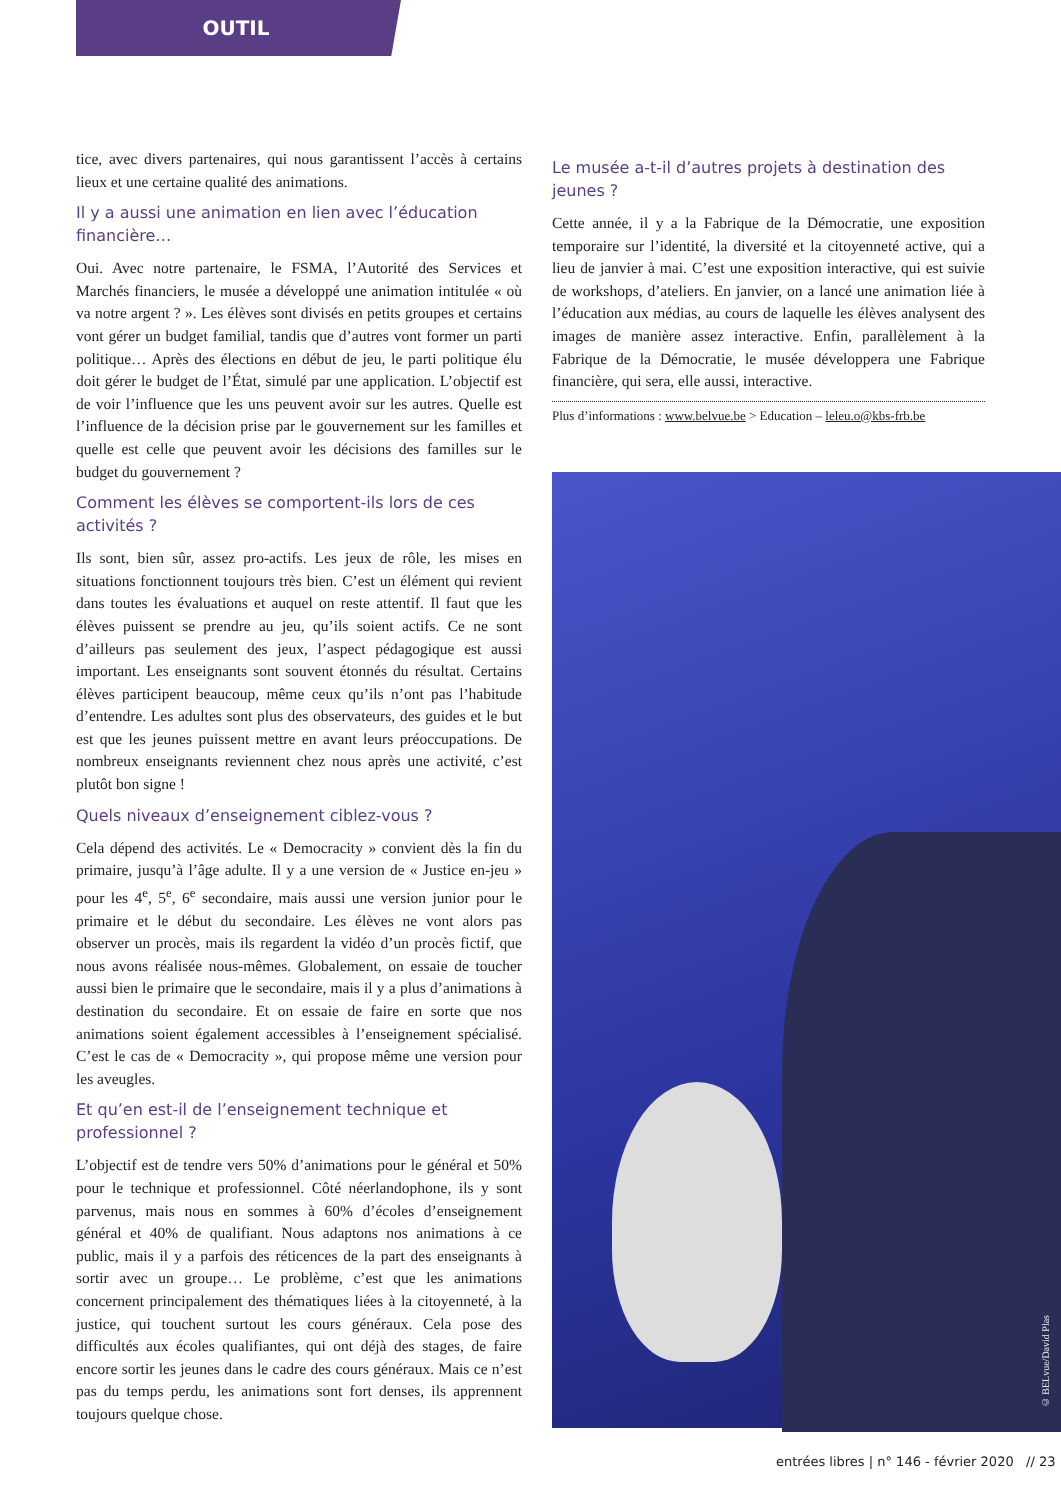OUTIL
tice, avec divers partenaires, qui nous garantissent l’accès à certains lieux et une certaine qualité des animations.
Il y a aussi une animation en lien avec l’éducation financière…
Oui. Avec notre partenaire, le FSMA, l’Autorité des Services et Marchés financiers, le musée a développé une animation intitulée « où va notre argent ? ». Les élèves sont divisés en petits groupes et certains vont gérer un budget familial, tandis que d’autres vont former un parti politique… Après des élections en début de jeu, le parti politique élu doit gérer le budget de l’État, simulé par une application. L’objectif est de voir l’influence que les uns peuvent avoir sur les autres. Quelle est l’influence de la décision prise par le gouvernement sur les familles et quelle est celle que peuvent avoir les décisions des familles sur le budget du gouvernement ?
Comment les élèves se comportent-ils lors de ces activités ?
Ils sont, bien sûr, assez pro-actifs. Les jeux de rôle, les mises en situations fonctionnent toujours très bien. C’est un élément qui revient dans toutes les évaluations et auquel on reste attentif. Il faut que les élèves puissent se prendre au jeu, qu’ils soient actifs. Ce ne sont d’ailleurs pas seulement des jeux, l’aspect pédagogique est aussi important. Les enseignants sont souvent étonnés du résultat. Certains élèves participent beaucoup, même ceux qu’ils n’ont pas l’habitude d’entendre. Les adultes sont plus des observateurs, des guides et le but est que les jeunes puissent mettre en avant leurs préoccupations. De nombreux enseignants reviennent chez nous après une activité, c’est plutôt bon signe !
Quels niveaux d’enseignement ciblez-vous ?
Cela dépend des activités. Le « Democracity » convient dès la fin du primaire, jusqu’à l’âge adulte. Il y a une version de « Justice en-jeu » pour les 4<sup>e</sup>, 5<sup>e</sup>, 6<sup>e</sup> secondaire, mais aussi une version junior pour le primaire et le début du secondaire. Les élèves ne vont alors pas observer un procès, mais ils regardent la vidéo d’un procès fictif, que nous avons réalisée nous-mêmes. Globalement, on essaie de toucher aussi bien le primaire que le secondaire, mais il y a plus d’animations à destination du secondaire. Et on essaie de faire en sorte que nos animations soient également accessibles à l’enseignement spécialisé. C’est le cas de « Democracity », qui propose même une version pour les aveugles.
Et qu’en est-il de l’enseignement technique et professionnel ?
L’objectif est de tendre vers 50% d’animations pour le général et 50% pour le technique et professionnel. Côté néerlandophone, ils y sont parvenus, mais nous en sommes à 60% d’écoles d’enseignement général et 40% de qualifiant. Nous adaptons nos animations à ce public, mais il y a parfois des réticences de la part des enseignants à sortir avec un groupe… Le problème, c’est que les animations concernent principalement des thématiques liées à la citoyenneté, à la justice, qui touchent surtout les cours généraux. Cela pose des difficultés aux écoles qualifiantes, qui ont déjà des stages, de faire encore sortir les jeunes dans le cadre des cours généraux. Mais ce n’est pas du temps perdu, les animations sont fort denses, ils apprennent toujours quelque chose.
Le musée a-t-il d’autres projets à destination des jeunes ?
Cette année, il y a la Fabrique de la Démocratie, une exposition temporaire sur l’identité, la diversité et la citoyenneté active, qui a lieu de janvier à mai. C’est une exposition interactive, qui est suivie de workshops, d’ateliers. En janvier, on a lancé une animation liée à l’éducation aux médias, au cours de laquelle les élèves analysent des images de manière assez interactive. Enfin, parallèlement à la Fabrique de la Démocratie, le musée développera une Fabrique financière, qui sera, elle aussi, interactive.
Plus d’informations : www.belvue.be > Education – leleu.o@kbs-frb.be
© BELvue/David Plas
entrées libres | n° 146 - février 2020 // 23